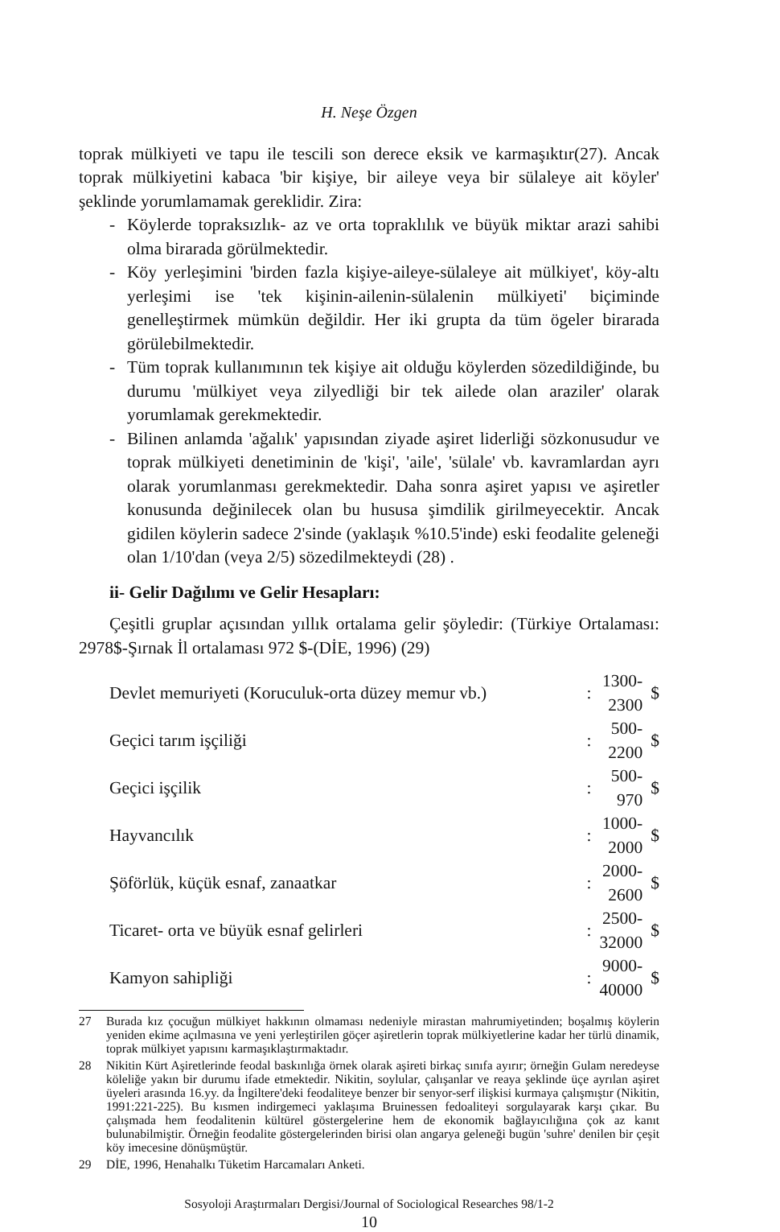H. Neşe Özgen
toprak mülkiyeti ve tapu ile tescili son derece eksik ve karmaşıktır(27). Ancak toprak mülkiyetini kabaca 'bir kişiye, bir aileye veya bir sülaleye ait köyler' şeklinde yorumlamamak gereklidir. Zira:
- Köylerde topraksızlık- az ve orta topraklılık ve büyük miktar arazi sahibi olma birarada görülmektedir.
- Köy yerleşimini 'birden fazla kişiye-aileye-sülaleye ait mülkiyet', köy-altı yerleşimi ise 'tek kişinin-ailenin-sülalenin mülkiyeti' biçiminde genelleştirmek mümkün değildir. Her iki grupta da tüm ögeler birarada görülebilmektedir.
- Tüm toprak kullanımının tek kişiye ait olduğu köylerden sözedildiğinde, bu durumu 'mülkiyet veya zilyedliği bir tek ailede olan araziler' olarak yorumlamak gerekmektedir.
- Bilinen anlamda 'ağalık' yapısından ziyade aşiret liderliği sözkonusudur ve toprak mülkiyeti denetiminin de 'kişi', 'aile', 'sülale' vb. kavramlardan ayrı olarak yorumlanması gerekmektedir. Daha sonra aşiret yapısı ve aşiretler konusunda değinilecek olan bu hususa şimdilik girilmeyecektir. Ancak gidilen köylerin sadece 2'sinde (yaklaşık %10.5'inde) eski feodalite geleneği olan 1/10'dan (veya 2/5) sözedilmekteydi (28) .
ii- Gelir Dağılımı ve Gelir Hesapları:
Çeşitli gruplar açısından yıllık ortalama gelir şöyledir: (Türkiye Ortalaması: 2978$-Şırnak İl ortalaması 972 $-(DİE, 1996) (29)
| Devlet memuriyeti (Koruculuk-orta düzey memur vb.) | : | 1300-2300 | $ |
| Geçici tarım işçiliği | : | 500-2200 | $ |
| Geçici işçilik | : | 500-970 | $ |
| Hayvancılık | : | 1000-2000 | $ |
| Şöförlük, küçük esnaf, zanaatkar | : | 2000-2600 | $ |
| Ticaret- orta ve büyük esnaf gelirleri | : | 2500-32000 | $ |
| Kamyon sahipliği | : | 9000-40000 | $ |
27 Burada kız çocuğun mülkiyet hakkının olmaması nedeniyle mirastan mahrumiyetinden; boşalmış köylerin yeniden ekime açılmasına ve yeni yerleştirilen göçer aşiretlerin toprak mülkiyetlerine kadar her türlü dinamik, toprak mülkiyet yapısını karmaşıklaştırmaktadır.
28 Nikitin Kürt Aşiretlerinde feodal baskınlığa örnek olarak aşireti birkaç sınıfa ayırır; örneğin Gulam neredeyse köleliğe yakın bir durumu ifade etmektedir. Nikitin, soylular, çalışanlar ve reaya şeklinde üçe ayrılan aşiret üyeleri arasında 16.yy. da İngiltere'deki feodaliteye benzer bir senyor-serf ilişkisi kurmaya çalışmıştır (Nikitin, 1991:221-225). Bu kısmen indirgemeci yaklaşıma Bruinessen fedoaliteyi sorgulayarak karşı çıkar. Bu çalışmada hem feodalitenin kültürel göstergelerine hem de ekonomik bağlayıcılığına çok az kanıt bulunabilmiştir. Örneğin feodalite göstergelerinden birisi olan angarya geleneği bugün 'suhre' denilen bir çeşit köy imecesine dönüşmüştür.
29 DİE, 1996, Henahalkı Tüketim Harcamaları Anketi.
Sosyoloji Araştırmaları Dergisi/Journal of Sociological Researches 98/1-2
10